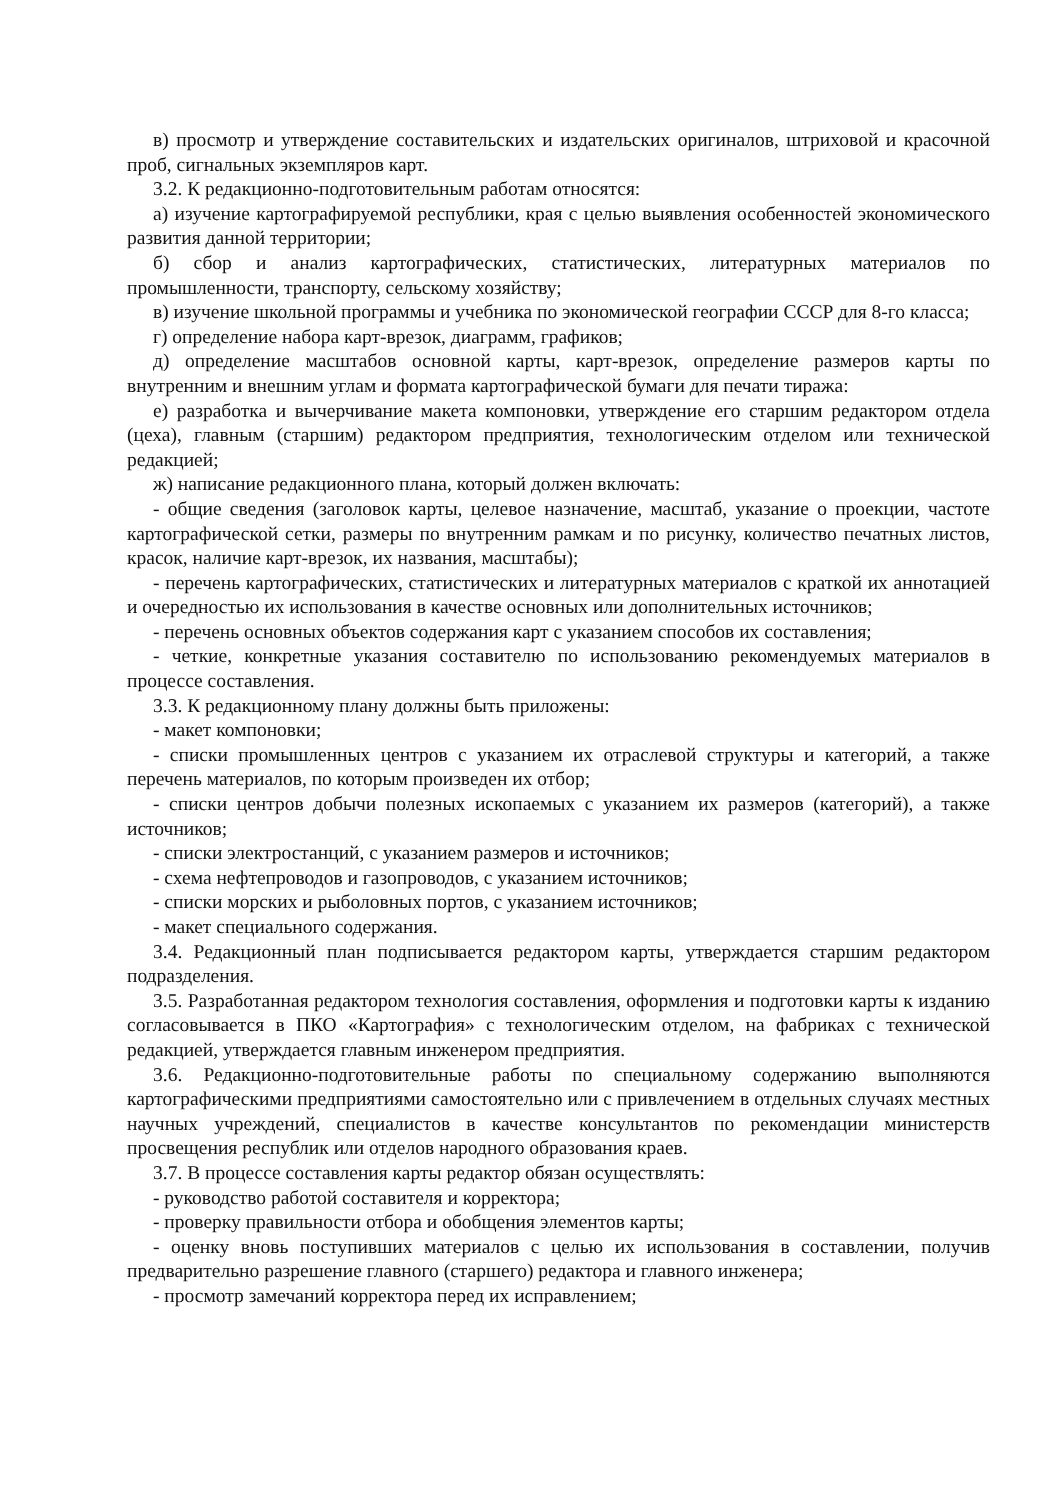в) просмотр и утверждение составительских и издательских оригиналов, штриховой и красочной проб, сигнальных экземпляров карт.
3.2. К редакционно-подготовительным работам относятся:
а) изучение картографируемой республики, края с целью выявления особенностей экономического развития данной территории;
б) сбор и анализ картографических, статистических, литературных материалов по промышленности, транспорту, сельскому хозяйству;
в) изучение школьной программы и учебника по экономической географии СССР для 8-го класса;
г) определение набора карт-врезок, диаграмм, графиков;
д) определение масштабов основной карты, карт-врезок, определение размеров карты по внутренним и внешним углам и формата картографической бумаги для печати тиража:
е) разработка и вычерчивание макета компоновки, утверждение его старшим редактором отдела (цеха), главным (старшим) редактором предприятия, технологическим отделом или технической редакцией;
ж) написание редакционного плана, который должен включать:
- общие сведения (заголовок карты, целевое назначение, масштаб, указание о проекции, частоте картографической сетки, размеры по внутренним рамкам и по рисунку, количество печатных листов, красок, наличие карт-врезок, их названия, масштабы);
- перечень картографических, статистических и литературных материалов с краткой их аннотацией и очередностью их использования в качестве основных или дополнительных источников;
- перечень основных объектов содержания карт с указанием способов их составления;
- четкие, конкретные указания составителю по использованию рекомендуемых материалов в процессе составления.
3.3. К редакционному плану должны быть приложены:
- макет компоновки;
- списки промышленных центров с указанием их отраслевой структуры и категорий, а также перечень материалов, по которым произведен их отбор;
- списки центров добычи полезных ископаемых с указанием их размеров (категорий), а также источников;
- списки электростанций, с указанием размеров и источников;
- схема нефтепроводов и газопроводов, с указанием источников;
- списки морских и рыболовных портов, с указанием источников;
- макет специального содержания.
3.4. Редакционный план подписывается редактором карты, утверждается старшим редактором подразделения.
3.5. Разработанная редактором технология составления, оформления и подготовки карты к изданию согласовывается в ПКО «Картография» с технологическим отделом, на фабриках с технической редакцией, утверждается главным инженером предприятия.
3.6. Редакционно-подготовительные работы по специальному содержанию выполняются картографическими предприятиями самостоятельно или с привлечением в отдельных случаях местных научных учреждений, специалистов в качестве консультантов по рекомендации министерств просвещения республик или отделов народного образования краев.
3.7. В процессе составления карты редактор обязан осуществлять:
- руководство работой составителя и корректора;
- проверку правильности отбора и обобщения элементов карты;
- оценку вновь поступивших материалов с целью их использования в составлении, получив предварительно разрешение главного (старшего) редактора и главного инженера;
- просмотр замечаний корректора перед их исправлением;